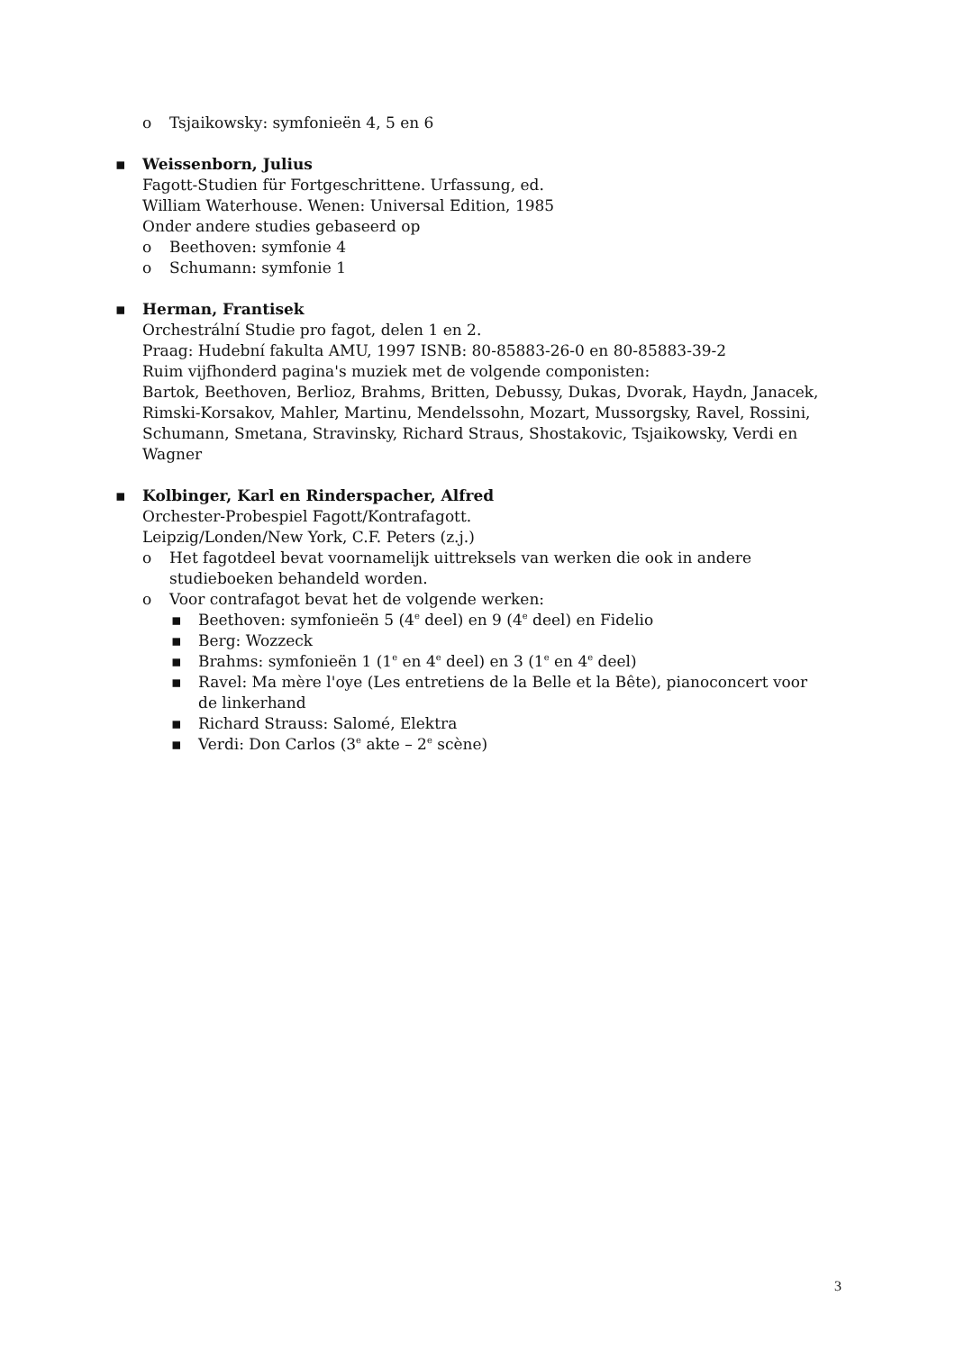o Tsjaikowsky: symfonieën 4, 5 en 6
▪ Weissenborn, Julius
Fagott-Studien für Fortgeschrittene. Urfassung, ed.
William Waterhouse. Wenen: Universal Edition, 1985
Onder andere studies gebaseerd op
o Beethoven: symfonie 4
o Schumann: symfonie 1
▪ Herman, Frantisek
Orchestrální Studie pro fagot, delen 1 en 2.
Praag: Hudební fakulta AMU, 1997 ISNB: 80-85883-26-0 en 80-85883-39-2
Ruim vijfhonderd pagina's muziek met de volgende componisten:
Bartok, Beethoven, Berlioz, Brahms, Britten, Debussy, Dukas, Dvorak, Haydn, Janacek, Rimski-Korsakov, Mahler, Martinu, Mendelssohn, Mozart, Mussorgsky, Ravel, Rossini, Schumann, Smetana, Stravinsky, Richard Straus, Shostakovic, Tsjaikowsky, Verdi en Wagner
▪ Kolbinger, Karl en Rinderspacher, Alfred
Orchester-Probespiel Fagott/Kontrafagott.
Leipzig/Londen/New York, C.F. Peters (z.j.)
o Het fagotdeel bevat voornamelijk uittreksels van werken die ook in andere studieboeken behandeld worden.
o Voor contrafagot bevat het de volgende werken:
▪ Beethoven: symfonieën 5 (4<sup>e</sup> deel) en 9 (4<sup>e</sup> deel) en Fidelio
▪ Berg: Wozzeck
▪ Brahms: symfonieën 1 (1<sup>e</sup> en 4<sup>e</sup> deel) en 3 (1<sup>e</sup> en 4<sup>e</sup> deel)
▪ Ravel: Ma mère l'oye (Les entretiens de la Belle et la Bête), pianoconcert voor de linkerhand
▪ Richard Strauss: Salomé, Elektra
▪ Verdi: Don Carlos (3<sup>e</sup> akte – 2<sup>e</sup> scène)
3